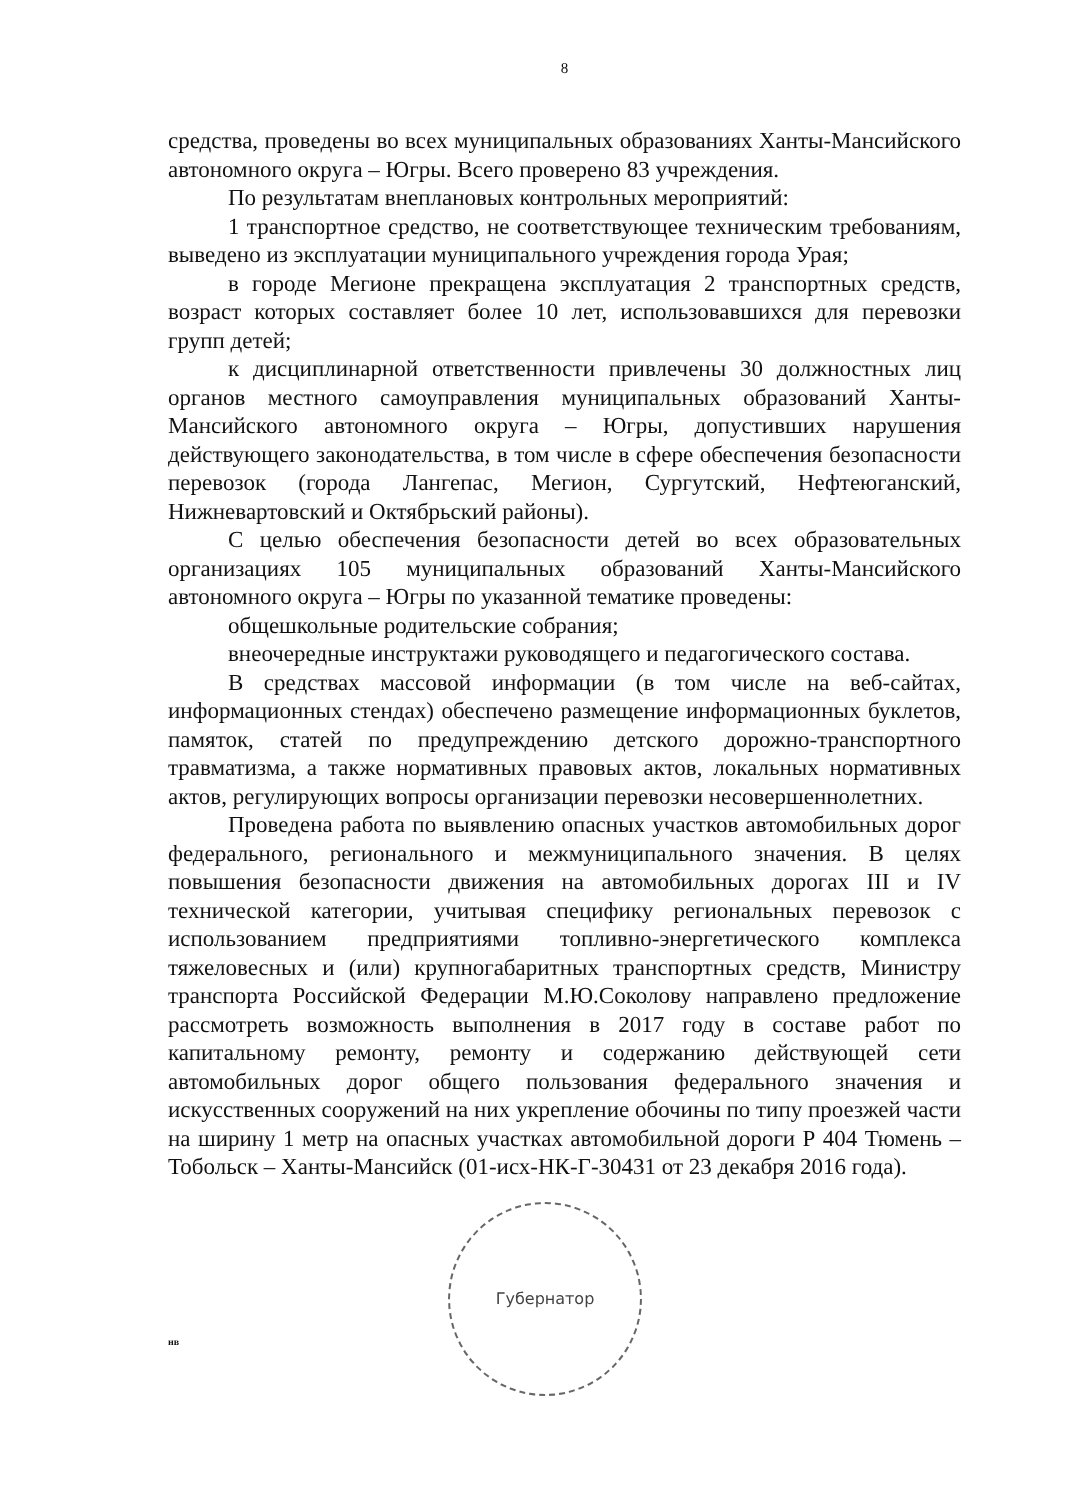8
средства, проведены во всех муниципальных образованиях Ханты-Мансийского автономного округа – Югры. Всего проверено 83 учреждения.
По результатам внеплановых контрольных мероприятий:
1 транспортное средство, не соответствующее техническим требованиям, выведено из эксплуатации муниципального учреждения города Урая;
в городе Мегионе прекращена эксплуатация 2 транспортных средств, возраст которых составляет более 10 лет, использовавшихся для перевозки групп детей;
к дисциплинарной ответственности привлечены 30 должностных лиц органов местного самоуправления муниципальных образований Ханты-Мансийского автономного округа – Югры, допустивших нарушения действующего законодательства, в том числе в сфере обеспечения безопасности перевозок (города Лангепас, Мегион, Сургутский, Нефтеюганский, Нижневартовский и Октябрьский районы).
С целью обеспечения безопасности детей во всех образовательных организациях 105 муниципальных образований Ханты-Мансийского автономного округа – Югры по указанной тематике проведены:
общешкольные родительские собрания;
внеочередные инструктажи руководящего и педагогического состава.
В средствах массовой информации (в том числе на веб-сайтах, информационных стендах) обеспечено размещение информационных буклетов, памяток, статей по предупреждению детского дорожно-транспортного травматизма, а также нормативных правовых актов, локальных нормативных актов, регулирующих вопросы организации перевозки несовершеннолетних.
Проведена работа по выявлению опасных участков автомобильных дорог федерального, регионального и межмуниципального значения. В целях повышения безопасности движения на автомобильных дорогах III и IV технической категории, учитывая специфику региональных перевозок с использованием предприятиями топливно-энергетического комплекса тяжеловесных и (или) крупногабаритных транспортных средств, Министру транспорта Российской Федерации М.Ю.Соколову направлено предложение рассмотреть возможность выполнения в 2017 году в составе работ по капитальному ремонту, ремонту и содержанию действующей сети автомобильных дорог общего пользования федерального значения и искусственных сооружений на них укрепление обочины по типу проезжей части на ширину 1 метр на опасных участках автомобильной дороги Р 404 Тюмень – Тобольск – Ханты-Мансийск (01-исх-НК-Г-30431 от 23 декабря 2016 года).
Губернатор
нв